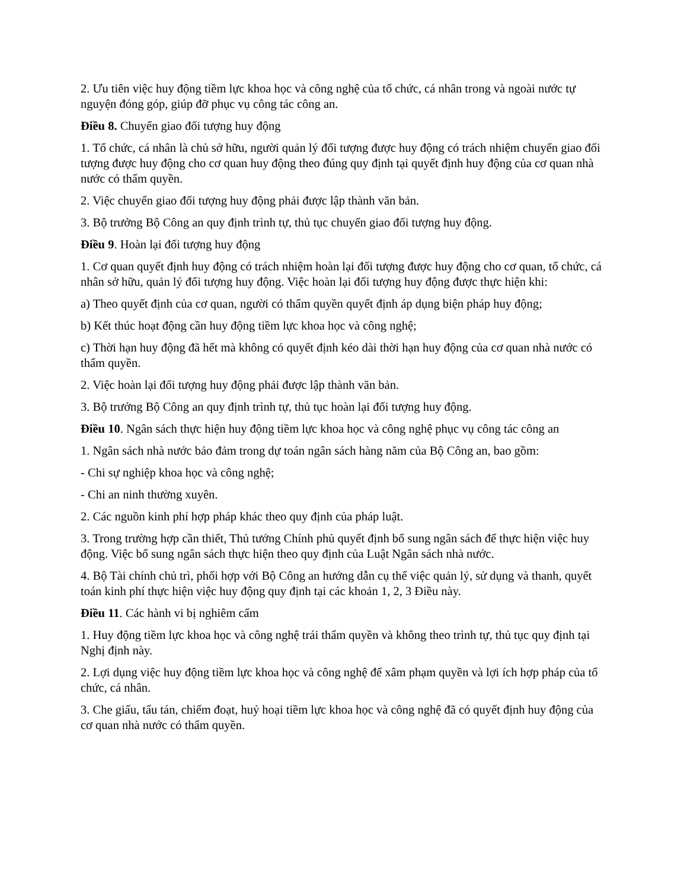2. Ưu tiên việc huy động tiềm lực khoa học và công nghệ của tổ chức, cá nhân trong và ngoài nước tự nguyện đóng góp, giúp đỡ phục vụ công tác công an.
Điều 8. Chuyển giao đối tượng huy động
1. Tổ chức, cá nhân là chủ sở hữu, người quản lý đối tượng được huy động có trách nhiệm chuyển giao đối tượng được huy động cho cơ quan huy động theo đúng quy định tại quyết định huy động của cơ quan nhà nước có thẩm quyền.
2. Việc chuyển giao đối tượng huy động phải được lập thành văn bản.
3. Bộ trưởng Bộ Công an quy định trình tự, thủ tục chuyển giao đối tượng huy động.
Điều 9. Hoàn lại đối tượng huy động
1. Cơ quan quyết định huy động có trách nhiệm hoàn lại đối tượng được huy động cho cơ quan, tổ chức, cá nhân sở hữu, quản lý đối tượng huy động. Việc hoàn lại đối tượng huy động được thực hiện khi:
a) Theo quyết định của cơ quan, người có thẩm quyền quyết định áp dụng biện pháp huy động;
b) Kết thúc hoạt động cần huy động tiềm lực khoa học và công nghệ;
c) Thời hạn huy động đã hết mà không có quyết định kéo dài thời hạn huy động của cơ quan nhà nước có thẩm quyền.
2. Việc hoàn lại đối tượng huy động phải được lập thành văn bản.
3. Bộ trưởng Bộ Công an quy định trình tự, thủ tục hoàn lại đối tượng huy động.
Điều 10. Ngân sách thực hiện huy động tiềm lực khoa học và công nghệ phục vụ công tác công an
1. Ngân sách nhà nước bảo đảm trong dự toán ngân sách hàng năm của Bộ Công an, bao gồm:
- Chi sự nghiệp khoa học và công nghệ;
- Chi an ninh thường xuyên.
2. Các nguồn kinh phí hợp pháp khác theo quy định của pháp luật.
3. Trong trường hợp cần thiết, Thủ tướng Chính phủ quyết định bổ sung ngân sách để thực hiện việc huy động. Việc bổ sung ngân sách thực hiện theo quy định của Luật Ngân sách nhà nước.
4. Bộ Tài chính chủ trì, phối hợp với Bộ Công an hướng dẫn cụ thể việc quản lý, sử dụng và thanh, quyết toán kinh phí thực hiện việc huy động quy định tại các khoản 1, 2, 3 Điều này.
Điều 11. Các hành vi bị nghiêm cấm
1. Huy động tiềm lực khoa học và công nghệ trái thẩm quyền và không theo trình tự, thủ tục quy định tại Nghị định này.
2. Lợi dụng việc huy động tiềm lực khoa học và công nghệ để xâm phạm quyền và lợi ích hợp pháp của tổ chức, cá nhân.
3. Che giấu, tẩu tán, chiếm đoạt, huỷ hoại tiềm lực khoa học và công nghệ đã có quyết định huy động của cơ quan nhà nước có thẩm quyền.